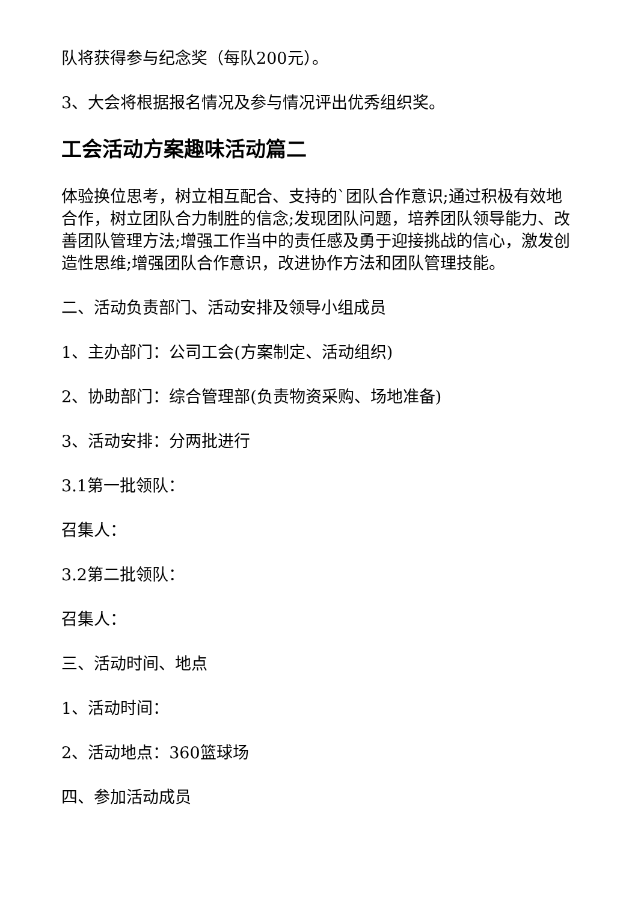队将获得参与纪念奖（每队200元）。
3、大会将根据报名情况及参与情况评出优秀组织奖。
工会活动方案趣味活动篇二
体验换位思考，树立相互配合、支持的`团队合作意识;通过积极有效地合作，树立团队合力制胜的信念;发现团队问题，培养团队领导能力、改善团队管理方法;增强工作当中的责任感及勇于迎接挑战的信心，激发创造性思维;增强团队合作意识，改进协作方法和团队管理技能。
二、活动负责部门、活动安排及领导小组成员
1、主办部门：公司工会(方案制定、活动组织)
2、协助部门：综合管理部(负责物资采购、场地准备)
3、活动安排：分两批进行
3.1第一批领队：
召集人：
3.2第二批领队：
召集人：
三、活动时间、地点
1、活动时间：
2、活动地点：360篮球场
四、参加活动成员